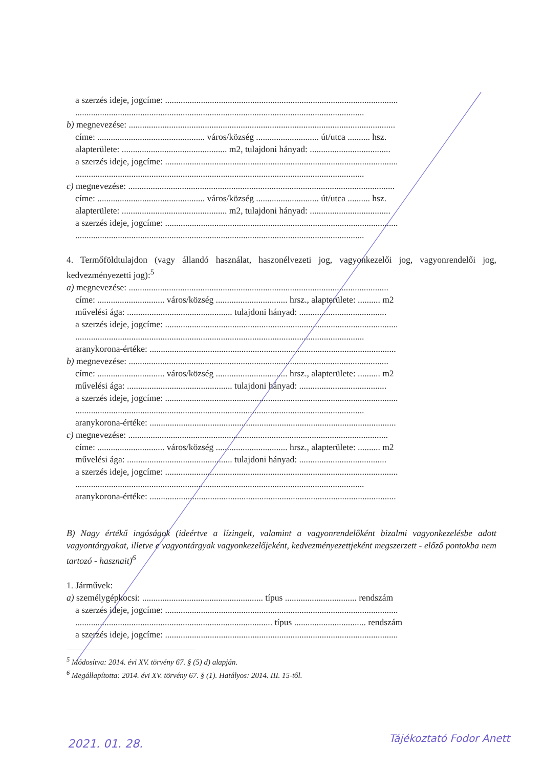a szerzés ideje, jogcíme: ........................................................................................................
.................................................................................................................................
b) megnevezése: .......................................................................................................................
címe: ................................................ város/község ............................ út/utca .......... hsz.
alapterülete: ............................................... m2, tulajdoni hányad: ....................................
a szerzés ideje, jogcíme: ........................................................................................................
.................................................................................................................................
c) megnevezése: .......................................................................................................................
címe: ................................................ város/község ............................ út/utca .......... hsz.
alapterülete: ............................................... m2, tulajdoni hányad: ....................................
a szerzés ideje, jogcíme: ........................................................................................................
.................................................................................................................................
4. Termőföldtulajdon (vagy állandó használat, haszonélvezeti jog, vagyonkezelői jog, vagyonrendelői jog, kedvezményezetti jog):<sup>5</sup>
a) megnevezése: ....................................................................................................................
címe: .............................. város/község ................................ hrsz., alapterülete: .......... m2
művelési ága: ............................................... tulajdoni hányad: .......................................
a szerzés ideje, jogcíme: ........................................................................................................
.................................................................................................................................
aranykorona-értéke: ..............................................................................................................
b) megnevezése: ....................................................................................................................
címe: .............................. város/község ................................ hrsz., alapterülete: .......... m2
művelési ága: ............................................... tulajdoni hányad: .......................................
a szerzés ideje, jogcíme: ........................................................................................................
.................................................................................................................................
aranykorona-értéke: ..............................................................................................................
c) megnevezése: ....................................................................................................................
címe: .............................. város/község ................................ hrsz., alapterülete: .......... m2
művelési ága: ............................................... tulajdoni hányad: .......................................
a szerzés ideje, jogcíme: ........................................................................................................
.................................................................................................................................
aranykorona-értéke: ..............................................................................................................
B) Nagy értékű ingóságok (ideértve a lízingelt, valamint a vagyonrendelőként bizalmi vagyonkezelésbe adott vagyontárgyakat, illetve e vagyontárgyak vagyonkezelőjeként, kedvezményezettjeként megszerzett - előző pontokba nem tartozó - hasznait)<sup>6</sup>
1. Járművek:
a) személygépkocsi: ...................................................... típus ................................ rendszám
a szerzés ideje, jogcíme: ........................................................................................................
........................................................................................ típus ................................ rendszám
a szerzés ideje, jogcíme: ........................................................................................................
<sup>5</sup> Módosítva: 2014. évi XV. törvény 67. § (5) d) alapján.
<sup>6</sup> Megállapította: 2014. évi XV. törvény 67. § (1). Hatályos: 2014. III. 15-től.
2021. 01. 28. Tájékoztató Fodor Anett